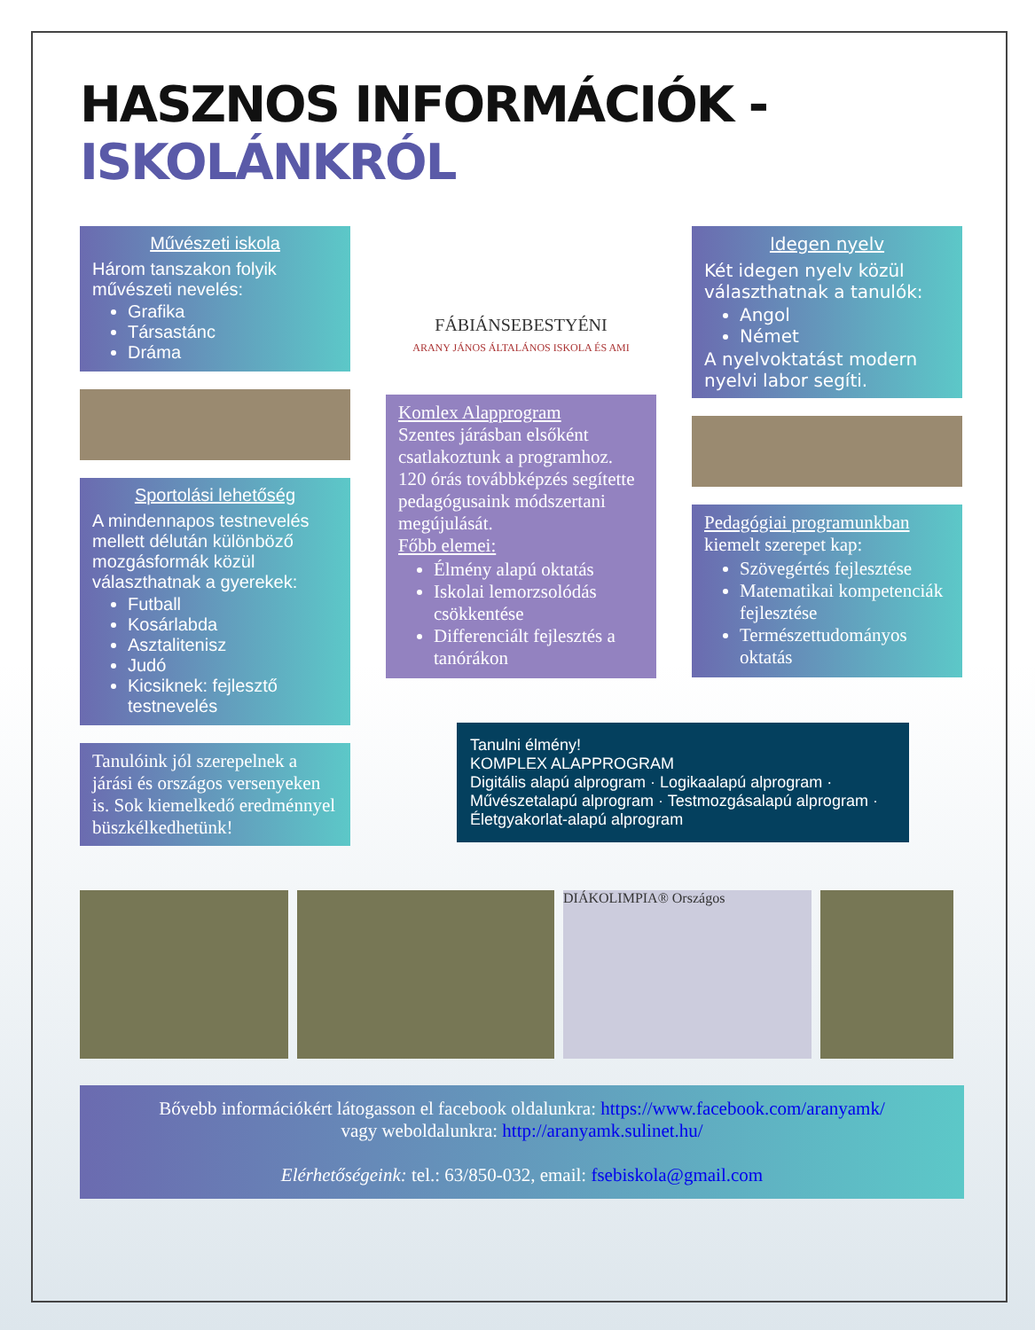HASZNOS INFORMÁCIÓK - ISKOLÁNKRÓL
Művészeti iskola
Három tanszakon folyik művészeti nevelés:
Grafika
Társastánc
Dráma
Sportolási lehetőség
A mindennapos testnevelés mellett délután különböző mozgásformák közül választhatnak a gyerekek:
Futball
Kosárlabda
Asztalitenisz
Judó
Kicsiknek: fejlesztő testnevelés
Tanulóink jól szerepelnek a járási és országos versenyeken is. Sok kiemelkedő eredménnyel büszkélkedhetünk!
FÁBIÁNSEBESTYÉNI
ARANY JÁNOS ÁLTALÁNOS ISKOLA ÉS AMI
Komlex Alapprogram
Szentes járásban elsőként csatlakoztunk a programhoz. 120 órás továbbképzés segítette pedagógusaink módszertani megújulását.
Főbb elemei:
Élmény alapú oktatás
Iskolai lemorzsolódás csökkentése
Differenciált fejlesztés a tanórákon
Tanulni élmény!
KOMPLEX ALAPPROGRAM
Digitális alapú alprogram · Logikaalapú alprogram · Művészetalapú alprogram · Testmozgásalapú alprogram · Életgyakorlat-alapú alprogram
Idegen nyelv
Két idegen nyelv közül választhatnak a tanulók:
Angol
Német
A nyelvoktatást modern nyelvi labor segíti.
Pedagógiai programunkban
kiemelt szerepet kap:
Szövegértés fejlesztése
Matematikai kompetenciák fejlesztése
Természettudományos oktatás
DIÁKOLIMPIA® Országos
Bővebb információkért látogasson el facebook oldalunkra: https://www.facebook.com/aranyamk/
vagy weboldalunkra: http://aranyamk.sulinet.hu/
Elérhetőségeink: tel.: 63/850-032, email: fsebiskola@gmail.com